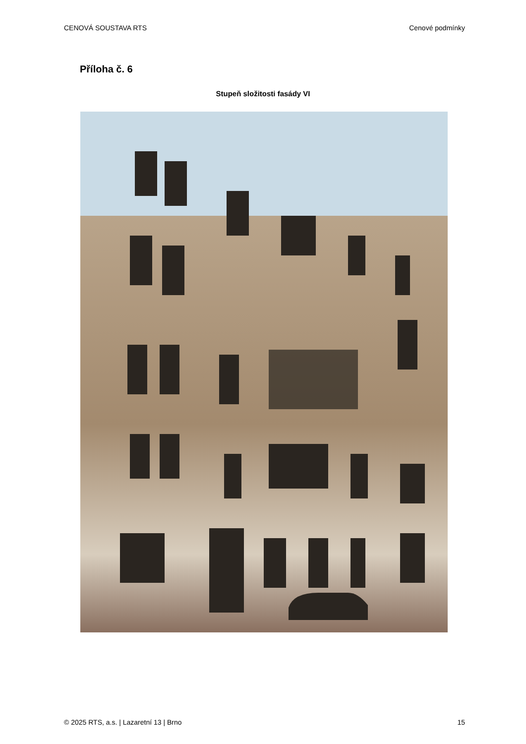CENOVÁ SOUSTAVA RTS Cenové podmínky
Příloha č. 6
Stupeň složitosti fasády VI
© 2025 RTS, a.s. | Lazaretní 13 | Brno 15